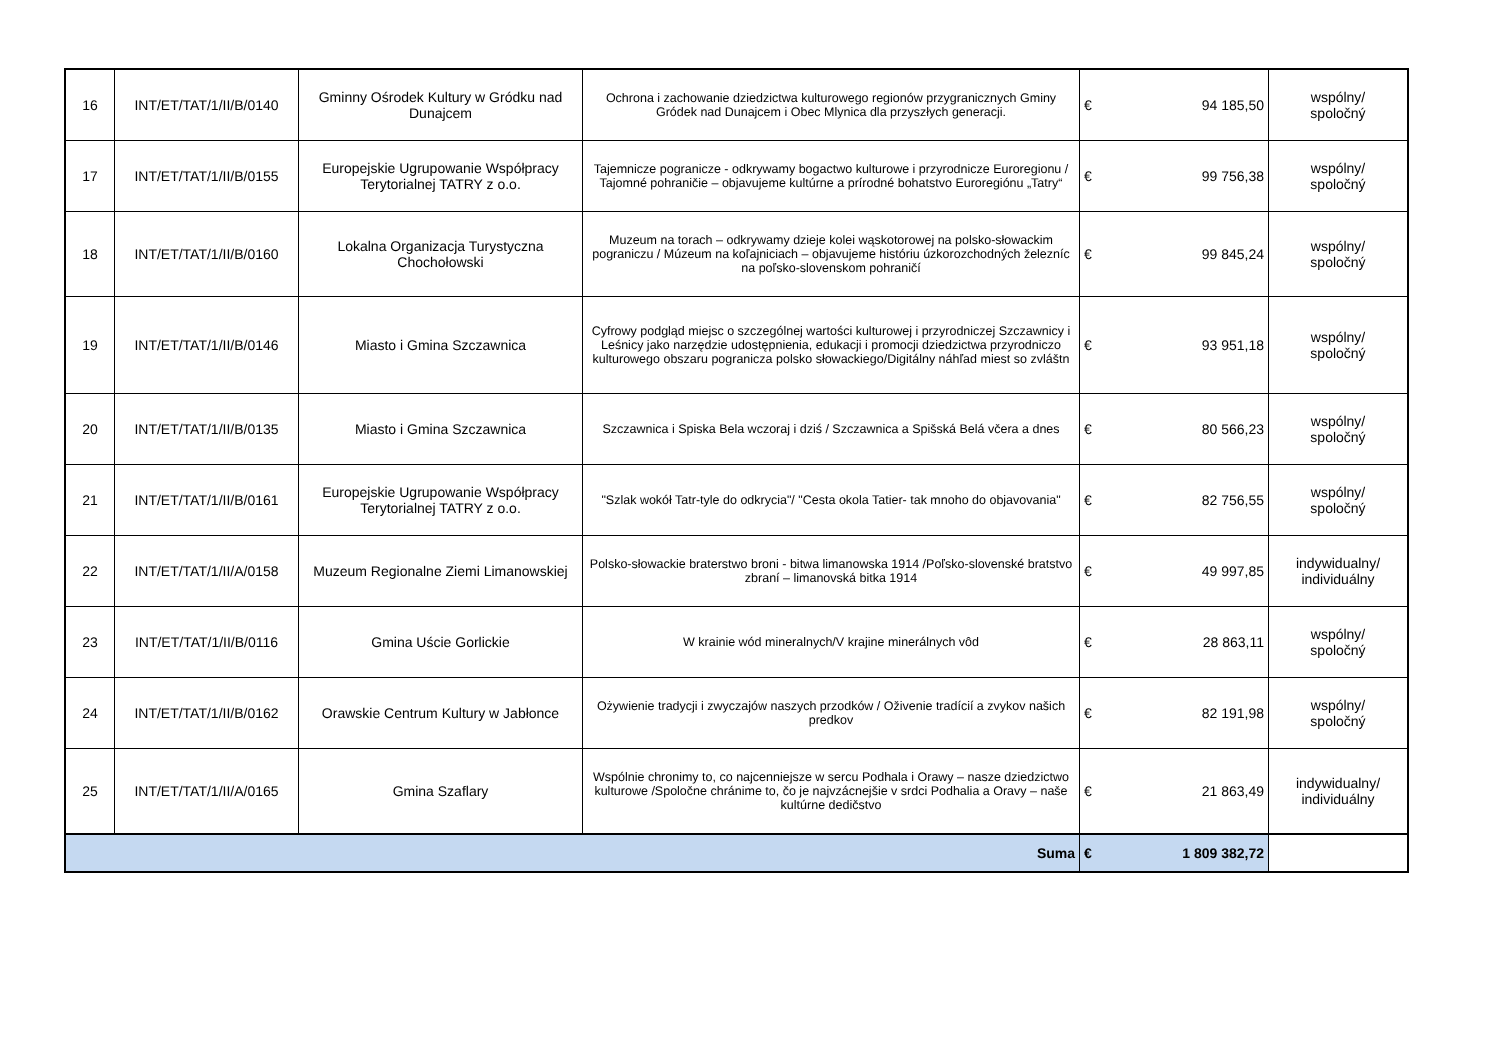| 16 | INT/ET/TAT/1/II/B/0140 | Gminny Ośrodek Kultury w Gródku nad Dunajcem | Ochrona i zachowanie dziedzictwa kulturowego regionów przygranicznych Gminy Gródek nad Dunajcem i Obec Mlynica dla przyszłych generacji. | € | 94 185,50 | wspólny/ spoločný |
| 17 | INT/ET/TAT/1/II/B/0155 | Europejskie Ugrupowanie Współpracy Terytorialnej TATRY z o.o. | Tajemnicze pogranicze - odkrywamy bogactwo kulturowe i przyrodnicze Euroregionu / Tajomné pohraničie – objavujeme kultúrne a prírodné bohatstvo Euroregiónu „Tatry“ | € | 99 756,38 | wspólny/ spoločný |
| 18 | INT/ET/TAT/1/II/B/0160 | Lokalna Organizacja Turystyczna Chochołowski | Muzeum na torach – odkrywamy dzieje kolei wąskotorowej na polsko-słowackim pograniczu / Múzeum na koľajniciach – objavujeme históriu úzkorozchodných železníc na poľsko-slovenskom pohraničí | € | 99 845,24 | wspólny/ spoločný |
| 19 | INT/ET/TAT/1/II/B/0146 | Miasto i Gmina Szczawnica | Cyfrowy podgląd miejsc o szczególnej wartości kulturowej i przyrodniczej Szczawnicy i Leśnicy jako narzędzie udostępnienia, edukacji i promocji dziedzictwa przyrodniczo kulturowego obszaru pogranicza polsko słowackiego/Digitálny náhľad miest so zvláštn | € | 93 951,18 | wspólny/ spoločný |
| 20 | INT/ET/TAT/1/II/B/0135 | Miasto i Gmina Szczawnica | Szczawnica i Spiska Bela wczoraj i dziś / Szczawnica a Spišská Belá včera a dnes | € | 80 566,23 | wspólny/ spoločný |
| 21 | INT/ET/TAT/1/II/B/0161 | Europejskie Ugrupowanie Współpracy Terytorialnej TATRY z o.o. | "Szlak wokół Tatr-tyle do odkrycia"/ "Cesta okola Tatier- tak mnoho do objavovania" | € | 82 756,55 | wspólny/ spoločný |
| 22 | INT/ET/TAT/1/II/A/0158 | Muzeum Regionalne Ziemi Limanowskiej | Polsko-słowackie braterstwo broni - bitwa limanowska 1914 /Poľsko-slovenské bratstvo zbraní – limanovská bitka 1914 | € | 49 997,85 | indywidualny/ individuálny |
| 23 | INT/ET/TAT/1/II/B/0116 | Gmina Uście Gorlickie | W krainie wód mineralnych/V krajine minerálnych vôd | € | 28 863,11 | wspólny/ spoločný |
| 24 | INT/ET/TAT/1/II/B/0162 | Orawskie Centrum Kultury w Jabłonce | Ożywienie tradycji i zwyczajów naszych przodków / Oživenie tradícií a zvykov našich predkov | € | 82 191,98 | wspólny/ spoločný |
| 25 | INT/ET/TAT/1/II/A/0165 | Gmina Szaflary | Wspólnie chronimy to, co najcenniejsze w sercu Podhala i Orawy – nasze dziedzictwo kulturowe /Spoločne chránime to, čo je najvzácnejšie v srdci Podhalia a Oravy – naše kultúrne dedičstvo | € | 21 863,49 | indywidualny/ individuálny |
| Suma | | | | € | 1 809 382,72 | |